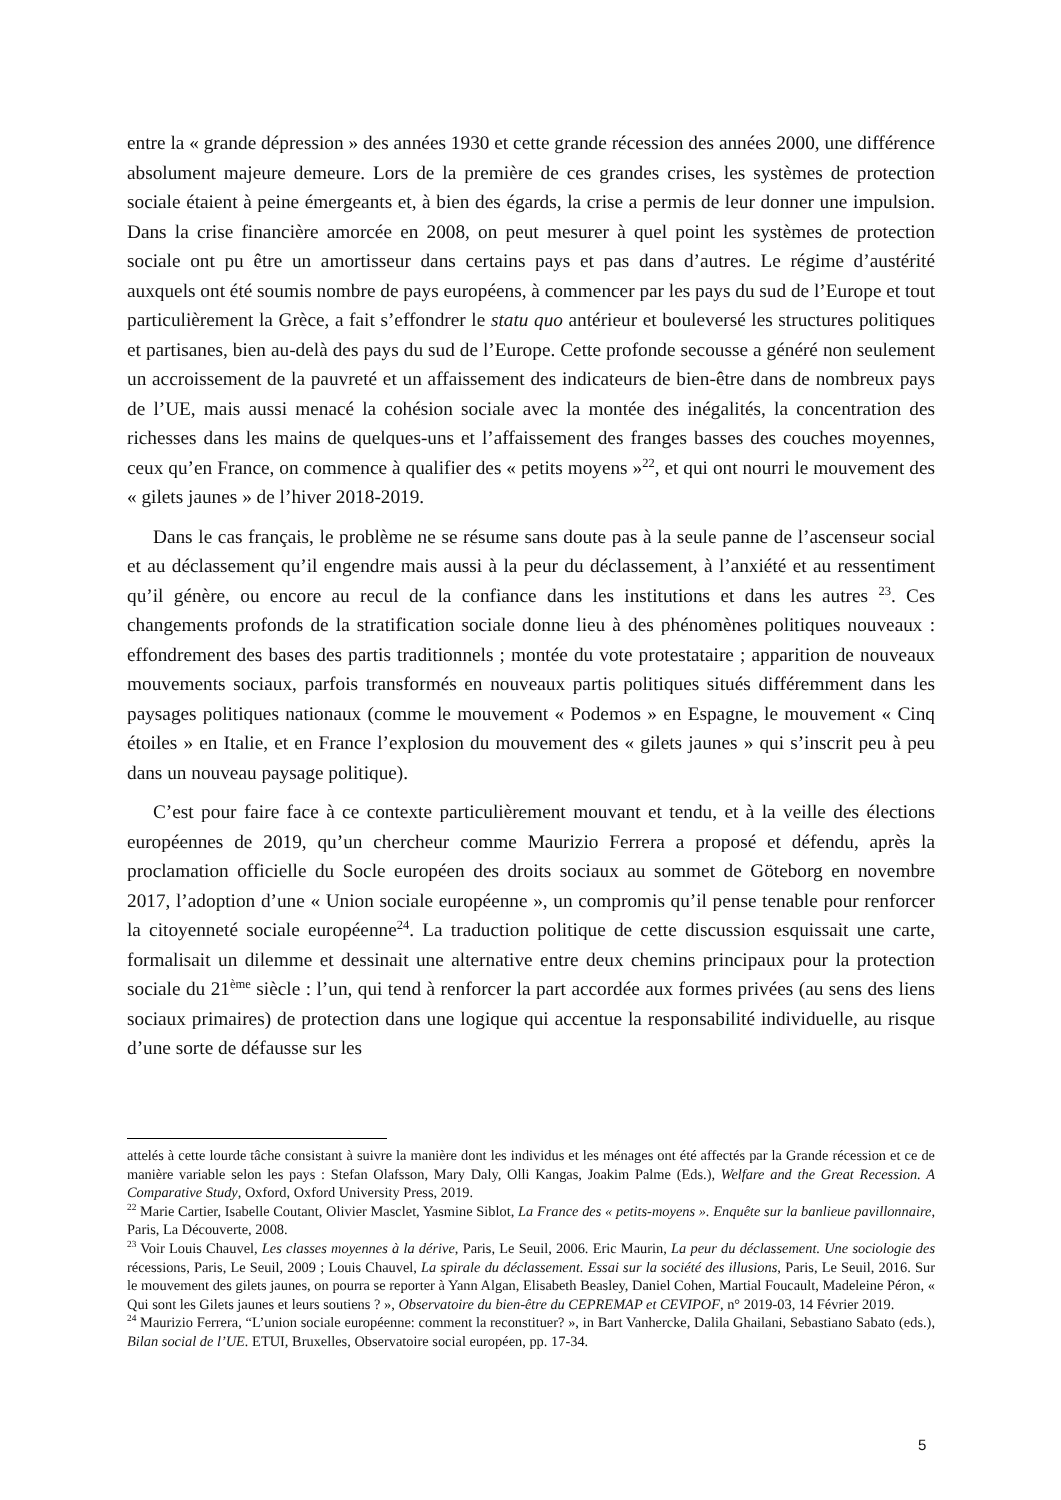entre la « grande dépression » des années 1930 et cette grande récession des années 2000, une différence absolument majeure demeure. Lors de la première de ces grandes crises, les systèmes de protection sociale étaient à peine émergeants et, à bien des égards, la crise a permis de leur donner une impulsion. Dans la crise financière amorcée en 2008, on peut mesurer à quel point les systèmes de protection sociale ont pu être un amortisseur dans certains pays et pas dans d’autres. Le régime d’austérité auxquels ont été soumis nombre de pays européens, à commencer par les pays du sud de l’Europe et tout particulièrement la Grèce, a fait s’effondrer le statu quo antérieur et bouleversé les structures politiques et partisanes, bien au-delà des pays du sud de l’Europe. Cette profonde secousse a généré non seulement un accroissement de la pauvreté et un affaissement des indicateurs de bien-être dans de nombreux pays de l’UE, mais aussi menacé la cohésion sociale avec la montée des inégalités, la concentration des richesses dans les mains de quelques-uns et l’affaissement des franges basses des couches moyennes, ceux qu’en France, on commence à qualifier des « petits moyens »<sup>22</sup>, et qui ont nourri le mouvement des « gilets jaunes » de l’hiver 2018-2019.
Dans le cas français, le problème ne se résume sans doute pas à la seule panne de l’ascenseur social et au déclassement qu’il engendre mais aussi à la peur du déclassement, à l’anxiété et au ressentiment qu’il génère, ou encore au recul de la confiance dans les institutions et dans les autres <sup>23</sup>. Ces changements profonds de la stratification sociale donne lieu à des phénomènes politiques nouveaux : effondrement des bases des partis traditionnels ; montée du vote protestataire ; apparition de nouveaux mouvements sociaux, parfois transformés en nouveaux partis politiques situés différemment dans les paysages politiques nationaux (comme le mouvement « Podemos » en Espagne, le mouvement « Cinq étoiles » en Italie, et en France l’explosion du mouvement des « gilets jaunes » qui s’inscrit peu à peu dans un nouveau paysage politique).
C’est pour faire face à ce contexte particulièrement mouvant et tendu, et à la veille des élections européennes de 2019, qu’un chercheur comme Maurizio Ferrera a proposé et défendu, après la proclamation officielle du Socle européen des droits sociaux au sommet de Göteborg en novembre 2017, l’adoption d’une « Union sociale européenne », un compromis qu’il pense tenable pour renforcer la citoyenneté sociale européenne<sup>24</sup>. La traduction politique de cette discussion esquissait une carte, formalisait un dilemme et dessinait une alternative entre deux chemins principaux pour la protection sociale du 21<sup>ème</sup> siècle : l’un, qui tend à renforcer la part accordée aux formes privées (au sens des liens sociaux primaires) de protection dans une logique qui accentue la responsabilité individuelle, au risque d’une sorte de défausse sur les
attelés à cette lourde tâche consistant à suivre la manière dont les individus et les ménages ont été affectés par la Grande récession et ce de manière variable selon les pays : Stefan Olafsson, Mary Daly, Olli Kangas, Joakim Palme (Eds.), Welfare and the Great Recession. A Comparative Study, Oxford, Oxford University Press, 2019.
<sup>22</sup> Marie Cartier, Isabelle Coutant, Olivier Masclet, Yasmine Siblot, La France des « petits-moyens ». Enquête sur la banlieue pavillonnaire, Paris, La Découverte, 2008.
<sup>23</sup> Voir Louis Chauvel, Les classes moyennes à la dérive, Paris, Le Seuil, 2006. Eric Maurin, La peur du déclassement. Une sociologie des récessions, Paris, Le Seuil, 2009 ; Louis Chauvel, La spirale du déclassement. Essai sur la société des illusions, Paris, Le Seuil, 2016. Sur le mouvement des gilets jaunes, on pourra se reporter à Yann Algan, Elisabeth Beasley, Daniel Cohen, Martial Foucault, Madeleine Péron, « Qui sont les Gilets jaunes et leurs soutiens ? », Observatoire du bien-être du CEPREMAP et CEVIPOF, n° 2019-03, 14 Février 2019.
<sup>24</sup> Maurizio Ferrera, “L’union sociale européenne: comment la reconstituer? », in Bart Vanhercke, Dalila Ghailani, Sebastiano Sabato (eds.), Bilan social de l’UE. ETUI, Bruxelles, Observatoire social européen, pp. 17-34.
5